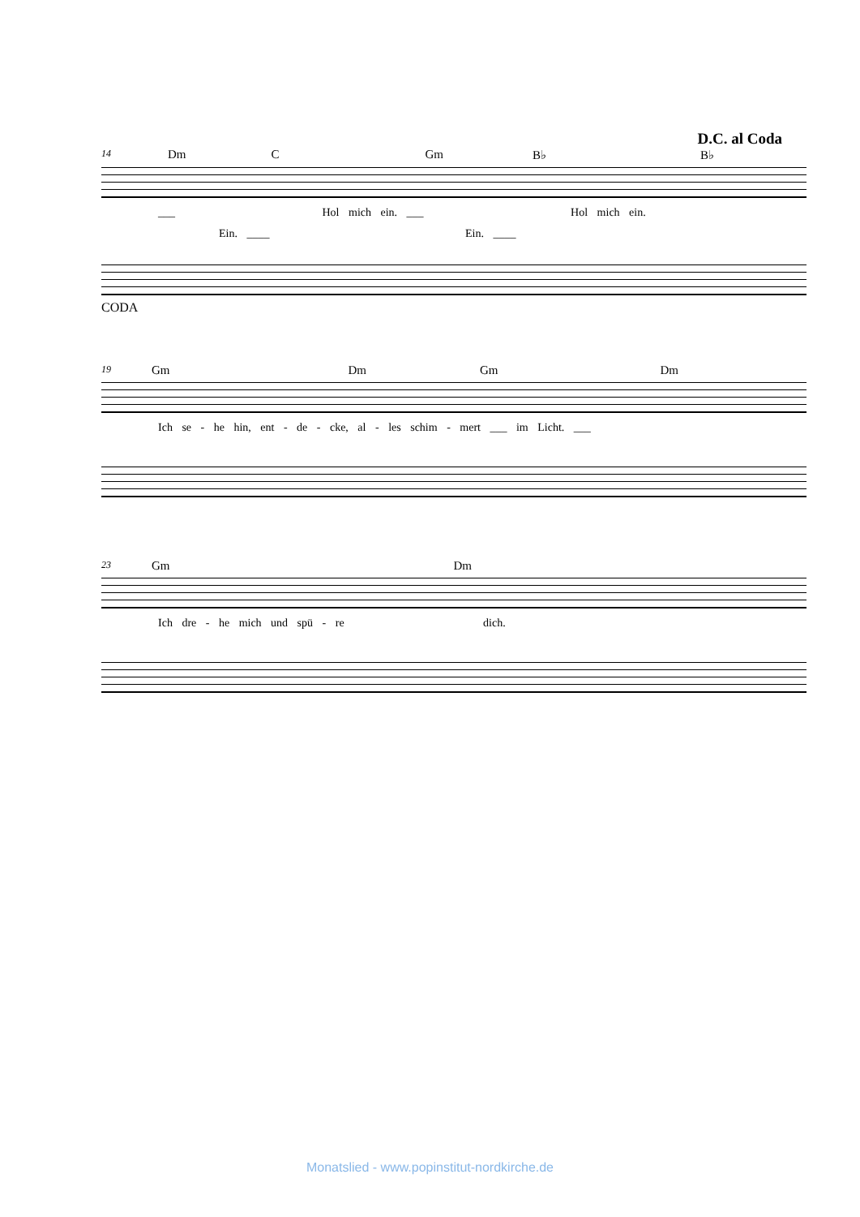D.C. al Coda
14 Dm C Gm B♭ B♭
___ Hol mich ein. ___ Hol mich ein.
Ein. ____ Ein. ____
CODA
19 Gm Dm Gm Dm
Ich se - he hin, ent - de - cke, al - les schim - mert ___ im Licht. ___
23 Gm Dm
Ich dre - he mich und spü - re dich.
Monatslied - www.popinstitut-nordkirche.de